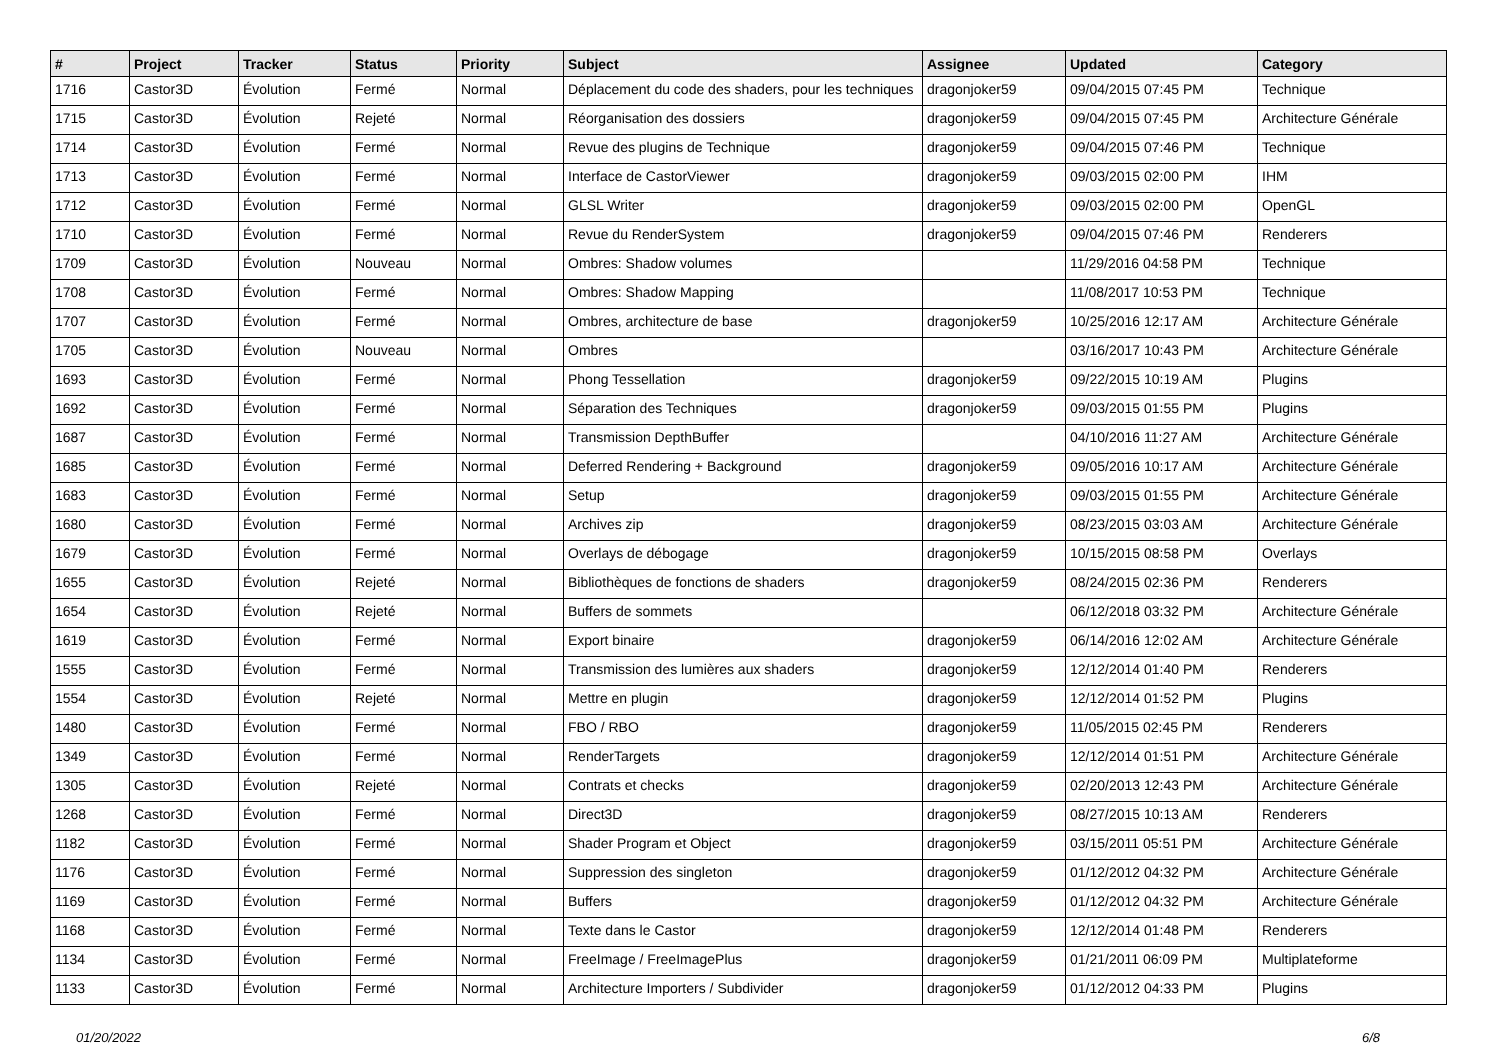| # | Project | Tracker | Status | Priority | Subject | Assignee | Updated | Category |
| --- | --- | --- | --- | --- | --- | --- | --- | --- |
| 1716 | Castor3D | Évolution | Fermé | Normal | Déplacement du code des shaders, pour les techniques | dragonjoker59 | 09/04/2015 07:45 PM | Technique |
| 1715 | Castor3D | Évolution | Rejeté | Normal | Réorganisation des dossiers | dragonjoker59 | 09/04/2015 07:45 PM | Architecture Générale |
| 1714 | Castor3D | Évolution | Fermé | Normal | Revue des plugins de Technique | dragonjoker59 | 09/04/2015 07:46 PM | Technique |
| 1713 | Castor3D | Évolution | Fermé | Normal | Interface de CastorViewer | dragonjoker59 | 09/03/2015 02:00 PM | IHM |
| 1712 | Castor3D | Évolution | Fermé | Normal | GLSL Writer | dragonjoker59 | 09/03/2015 02:00 PM | OpenGL |
| 1710 | Castor3D | Évolution | Fermé | Normal | Revue du RenderSystem | dragonjoker59 | 09/04/2015 07:46 PM | Renderers |
| 1709 | Castor3D | Évolution | Nouveau | Normal | Ombres: Shadow volumes | | 11/29/2016 04:58 PM | Technique |
| 1708 | Castor3D | Évolution | Fermé | Normal | Ombres: Shadow Mapping | | 11/08/2017 10:53 PM | Technique |
| 1707 | Castor3D | Évolution | Fermé | Normal | Ombres, architecture de base | dragonjoker59 | 10/25/2016 12:17 AM | Architecture Générale |
| 1705 | Castor3D | Évolution | Nouveau | Normal | Ombres | | 03/16/2017 10:43 PM | Architecture Générale |
| 1693 | Castor3D | Évolution | Fermé | Normal | Phong Tessellation | dragonjoker59 | 09/22/2015 10:19 AM | Plugins |
| 1692 | Castor3D | Évolution | Fermé | Normal | Séparation des Techniques | dragonjoker59 | 09/03/2015 01:55 PM | Plugins |
| 1687 | Castor3D | Évolution | Fermé | Normal | Transmission DepthBuffer | | 04/10/2016 11:27 AM | Architecture Générale |
| 1685 | Castor3D | Évolution | Fermé | Normal | Deferred Rendering + Background | dragonjoker59 | 09/05/2016 10:17 AM | Architecture Générale |
| 1683 | Castor3D | Évolution | Fermé | Normal | Setup | dragonjoker59 | 09/03/2015 01:55 PM | Architecture Générale |
| 1680 | Castor3D | Évolution | Fermé | Normal | Archives zip | dragonjoker59 | 08/23/2015 03:03 AM | Architecture Générale |
| 1679 | Castor3D | Évolution | Fermé | Normal | Overlays de débogage | dragonjoker59 | 10/15/2015 08:58 PM | Overlays |
| 1655 | Castor3D | Évolution | Rejeté | Normal | Bibliothèques de fonctions de shaders | dragonjoker59 | 08/24/2015 02:36 PM | Renderers |
| 1654 | Castor3D | Évolution | Rejeté | Normal | Buffers de sommets | | 06/12/2018 03:32 PM | Architecture Générale |
| 1619 | Castor3D | Évolution | Fermé | Normal | Export binaire | dragonjoker59 | 06/14/2016 12:02 AM | Architecture Générale |
| 1555 | Castor3D | Évolution | Fermé | Normal | Transmission des lumières aux shaders | dragonjoker59 | 12/12/2014 01:40 PM | Renderers |
| 1554 | Castor3D | Évolution | Rejeté | Normal | Mettre en plugin | dragonjoker59 | 12/12/2014 01:52 PM | Plugins |
| 1480 | Castor3D | Évolution | Fermé | Normal | FBO / RBO | dragonjoker59 | 11/05/2015 02:45 PM | Renderers |
| 1349 | Castor3D | Évolution | Fermé | Normal | RenderTargets | dragonjoker59 | 12/12/2014 01:51 PM | Architecture Générale |
| 1305 | Castor3D | Évolution | Rejeté | Normal | Contrats et checks | dragonjoker59 | 02/20/2013 12:43 PM | Architecture Générale |
| 1268 | Castor3D | Évolution | Fermé | Normal | Direct3D | dragonjoker59 | 08/27/2015 10:13 AM | Renderers |
| 1182 | Castor3D | Évolution | Fermé | Normal | Shader Program et Object | dragonjoker59 | 03/15/2011 05:51 PM | Architecture Générale |
| 1176 | Castor3D | Évolution | Fermé | Normal | Suppression des singleton | dragonjoker59 | 01/12/2012 04:32 PM | Architecture Générale |
| 1169 | Castor3D | Évolution | Fermé | Normal | Buffers | dragonjoker59 | 01/12/2012 04:32 PM | Architecture Générale |
| 1168 | Castor3D | Évolution | Fermé | Normal | Texte dans le Castor | dragonjoker59 | 12/12/2014 01:48 PM | Renderers |
| 1134 | Castor3D | Évolution | Fermé | Normal | FreeImage / FreeImagePlus | dragonjoker59 | 01/21/2011 06:09 PM | Multiplateforme |
| 1133 | Castor3D | Évolution | Fermé | Normal | Architecture Importers / Subdivider | dragonjoker59 | 01/12/2012 04:33 PM | Plugins |
01/20/2022 6/8